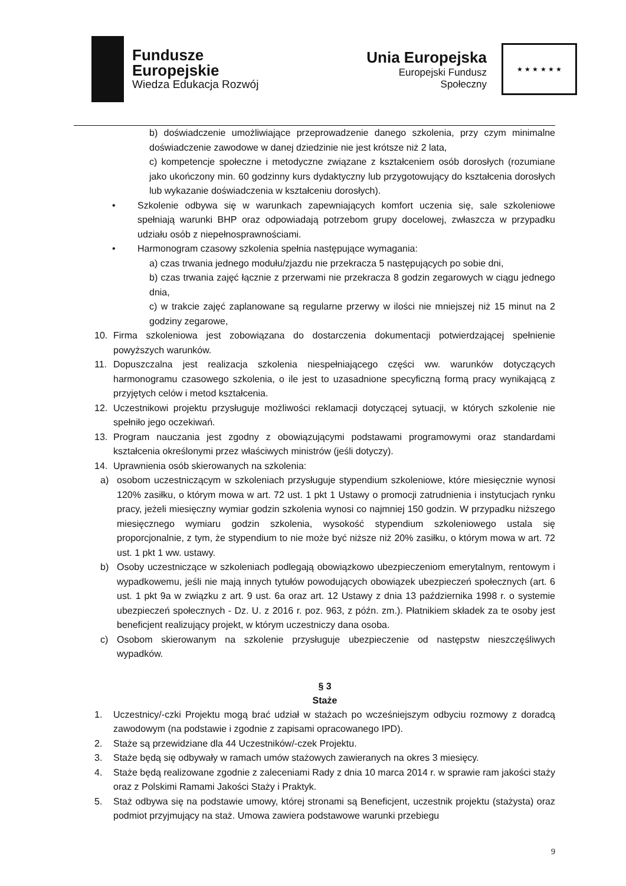Fundusze
Europejskie
Wiedza Edukacja Rozwój
Unia Europejska
Europejski Fundusz Społeczny
★ ★ ★ ★ ★ ★
b) doświadczenie umożliwiające przeprowadzenie danego szkolenia, przy czym minimalne doświadczenie zawodowe w danej dziedzinie nie jest krótsze niż 2 lata,
c) kompetencje społeczne i metodyczne związane z kształceniem osób dorosłych (rozumiane jako ukończony min. 60 godzinny kurs dydaktyczny lub przygotowujący do kształcenia dorosłych lub wykazanie doświadczenia w kształceniu dorosłych).
• Szkolenie odbywa się w warunkach zapewniających komfort uczenia się, sale szkoleniowe spełniają warunki BHP oraz odpowiadają potrzebom grupy docelowej, zwłaszcza w przypadku udziału osób z niepełnosprawnościami.
• Harmonogram czasowy szkolenia spełnia następujące wymagania:
a) czas trwania jednego modułu/zjazdu nie przekracza 5 następujących po sobie dni,
b) czas trwania zajęć łącznie z przerwami nie przekracza 8 godzin zegarowych w ciągu jednego dnia,
c) w trakcie zajęć zaplanowane są regularne przerwy w ilości nie mniejszej niż 15 minut na 2 godziny zegarowe,
10. Firma szkoleniowa jest zobowiązana do dostarczenia dokumentacji potwierdzającej spełnienie powyższych warunków.
11. Dopuszczalna jest realizacja szkolenia niespełniającego części ww. warunków dotyczących harmonogramu czasowego szkolenia, o ile jest to uzasadnione specyficzną formą pracy wynikającą z przyjętych celów i metod kształcenia.
12. Uczestnikowi projektu przysługuje możliwości reklamacji dotyczącej sytuacji, w których szkolenie nie spełniło jego oczekiwań.
13. Program nauczania jest zgodny z obowiązującymi podstawami programowymi oraz standardami kształcenia określonymi przez właściwych ministrów (jeśli dotyczy).
14. Uprawnienia osób skierowanych na szkolenia:
a) osobom uczestniczącym w szkoleniach przysługuje stypendium szkoleniowe, które miesięcznie wynosi 120% zasiłku, o którym mowa w art. 72 ust. 1 pkt 1 Ustawy o promocji zatrudnienia i instytucjach rynku pracy, jeżeli miesięczny wymiar godzin szkolenia wynosi co najmniej 150 godzin. W przypadku niższego miesięcznego wymiaru godzin szkolenia, wysokość stypendium szkoleniowego ustala się proporcjonalnie, z tym, że stypendium to nie może być niższe niż 20% zasiłku, o którym mowa w art. 72 ust. 1 pkt 1 ww. ustawy.
b) Osoby uczestniczące w szkoleniach podlegają obowiązkowo ubezpieczeniom emerytalnym, rentowym i wypadkowemu, jeśli nie mają innych tytułów powodujących obowiązek ubezpieczeń społecznych (art. 6 ust. 1 pkt 9a w związku z art. 9 ust. 6a oraz art. 12 Ustawy z dnia 13 października 1998 r. o systemie ubezpieczeń społecznych - Dz. U. z 2016 r. poz. 963, z późn. zm.). Płatnikiem składek za te osoby jest beneficjent realizujący projekt, w którym uczestniczy dana osoba.
c) Osobom skierowanym na szkolenie przysługuje ubezpieczenie od następstw nieszczęśliwych wypadków.
§ 3
Staże
1. Uczestnicy/-czki Projektu mogą brać udział w stażach po wcześniejszym odbyciu rozmowy z doradcą zawodowym (na podstawie i zgodnie z zapisami opracowanego IPD).
2. Staże są przewidziane dla 44 Uczestników/-czek Projektu.
3. Staże będą się odbywały w ramach umów stażowych zawieranych na okres 3 miesięcy.
4. Staże będą realizowane zgodnie z zaleceniami Rady z dnia 10 marca 2014 r. w sprawie ram jakości staży oraz z Polskimi Ramami Jakości Staży i Praktyk.
5. Staż odbywa się na podstawie umowy, której stronami są Beneficjent, uczestnik projektu (stażysta) oraz podmiot przyjmujący na staż. Umowa zawiera podstawowe warunki przebiegu
9